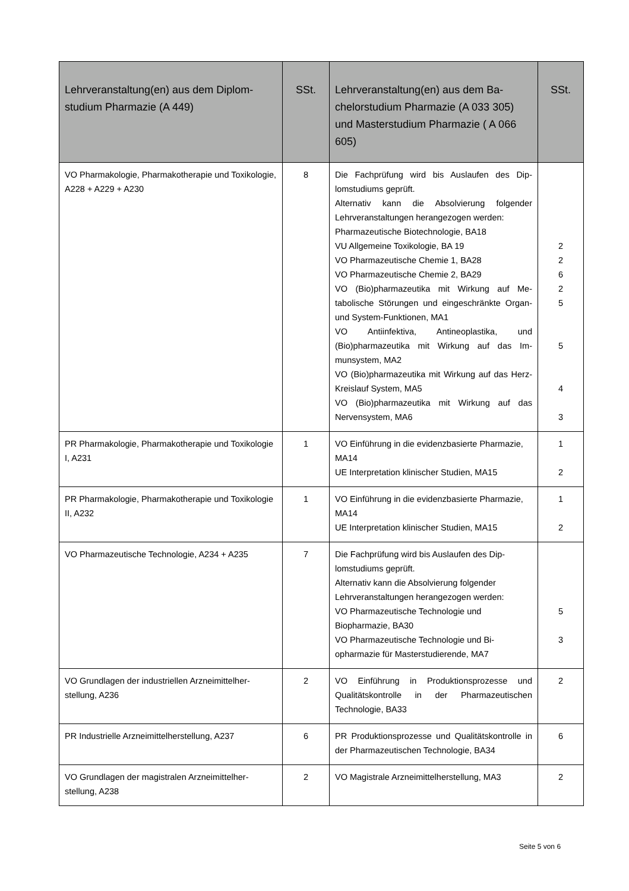| Lehrveranstaltung(en) aus dem Diplom­studium Pharmazie (A 449) | SSt. | Lehrveranstaltung(en) aus dem Ba­chelorstudium Pharmazie (A 033 305) und Masterstudium Pharmazie ( A 066 605) | SSt. |
| --- | --- | --- | --- |
| VO Pharmakologie, Pharmakotherapie und Toxi­kologie, A228 + A229 + A230 | 8 | Die Fachprüfung wird bis Auslaufen des Dip­lomstudiums geprüft. Alternativ kann die Absolvierung folgender Lehrveranstaltungen herangezogen werden: Pharmazeutische Biotechnologie, BA18 VU Allgemeine Toxikologie, BA 19 VO Pharmazeutische Chemie 1, BA28 VO Pharmazeutische Chemie 2, BA29 VO (Bio)pharmazeutika mit Wirkung auf Me­tabolische Störungen und eingeschränkte Organ- und System-Funktionen, MA1 VO Antiinfektiva, Antineoplastika, und (Bio)pharmazeutika mit Wirkung auf das Im­munsystem, MA2 VO (Bio)pharmazeutika mit Wirkung auf das Herz-Kreislauf System, MA5 VO (Bio)pharmazeutika mit Wirkung auf das Nervensystem, MA6 | 2 2 6 2 5 5 4 3 |
| PR Pharmakologie, Pharmakotherapie und Toxi­kologie I, A231 | 1 | VO Einführung in die evidenzbasierte Phar­mazie, MA14 UE Interpretation klinischer Studien, MA15 | 1 2 |
| PR Pharmakologie, Pharmakotherapie und Toxi­kologie II, A232 | 1 | VO Einführung in die evidenzbasierte Phar­mazie, MA14 UE Interpretation klinischer Studien, MA15 | 1 2 |
| VO Pharmazeutische Technologie, A234 + A235 | 7 | Die Fachprüfung wird bis Auslaufen des Dip­lomstudiums geprüft. Alternativ kann die Absolvierung folgender Lehrveranstaltungen herangezogen werden: VO Pharmazeutische Technologie und Biopharmazie, BA30 VO Pharmazeutische Technologie und Bi­opharmazie für Masterstudierende, MA7 | 5 3 |
| VO Grundlagen der industriellen Arzneimittelher­stellung, A236 | 2 | VO Einführung in Produktionsprozesse und Qualitätskontrolle in der Pharmazeutischen Technologie, BA33 | 2 |
| PR Industrielle Arzneimittelherstellung, A237 | 6 | PR Produktionsprozesse und Qualitätskontrol­le in der Pharmazeutischen Technologie, BA34 | 6 |
| VO Grundlagen der magistralen Arzneimittelher­stellung, A238 | 2 | VO Magistrale Arzneimittelherstellung, MA3 | 2 |
Seite 5 von 6